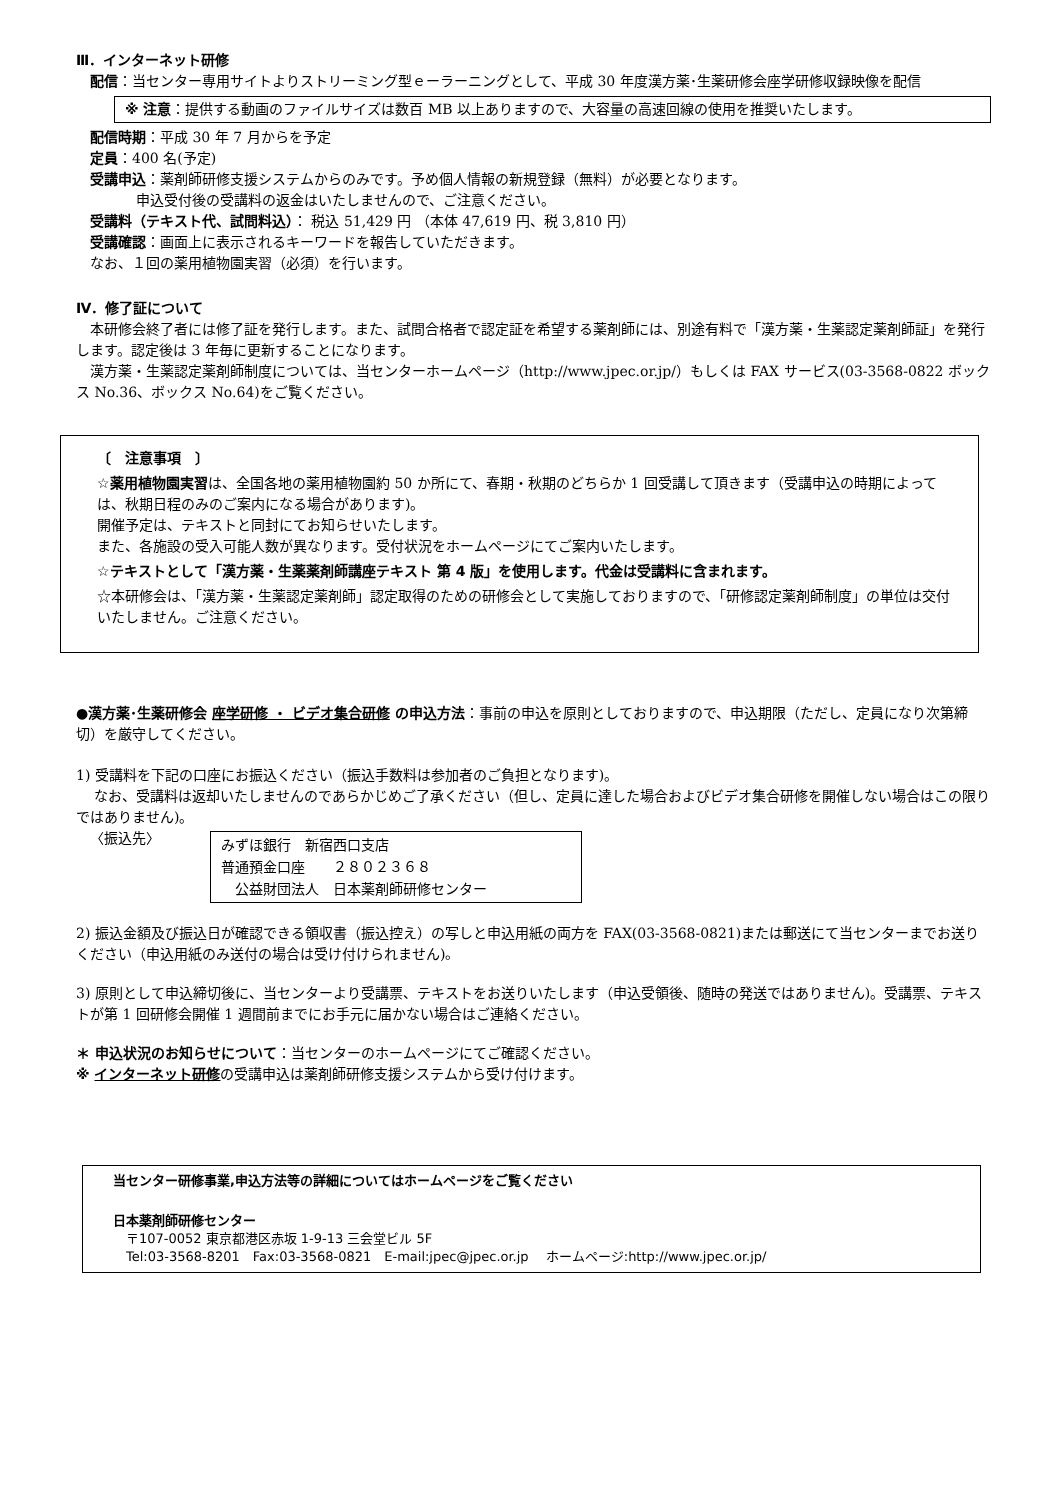Ⅲ．インターネット研修
配信：当センター専用サイトよりストリーミング型ｅーラーニングとして、平成 30 年度漢方薬･生薬研修会座学研修収録映像を配信
※ 注意：提供する動画のファイルサイズは数百 MB 以上ありますので、大容量の高速回線の使用を推奨いたします。
配信時期：平成 30 年 7 月からを予定
定員：400 名(予定)
受講申込：薬剤師研修支援システムからのみです。予め個人情報の新規登録（無料）が必要となります。
申込受付後の受講料の返金はいたしませんので、ご注意ください。
受講料（テキスト代、試問料込）： 税込 51,429 円 （本体 47,619 円、税 3,810 円）
受講確認：画面上に表示されるキーワードを報告していただきます。
なお、１回の薬用植物園実習（必須）を行います。
Ⅳ．修了証について
　本研修会終了者には修了証を発行します。また、試問合格者で認定証を希望する薬剤師には、別途有料で「漢方薬・生薬認定薬剤師証」を発行します。認定後は 3 年毎に更新することになります。
　漢方薬・生薬認定薬剤師制度については、当センターホームページ（http://www.jpec.or.jp/）もしくは FAX サービス(03-3568-0822 ボックス No.36、ボックス No.64)をご覧ください。
〔　注意事項　〕
☆薬用植物園実習は、全国各地の薬用植物園約 50 か所にて、春期・秋期のどちらか 1 回受講して頂きます（受講申込の時期によっては、秋期日程のみのご案内になる場合があります)。
開催予定は、テキストと同封にてお知らせいたします。
また、各施設の受入可能人数が異なります。受付状況をホームページにてご案内いたします。
☆テキストとして「漢方薬・生薬薬剤師講座テキスト 第 4 版」を使用します。代金は受講料に含まれます。
☆本研修会は、「漢方薬・生薬認定薬剤師」認定取得のための研修会として実施しておりますので、「研修認定薬剤師制度」の単位は交付いたしません。ご注意ください。
●漢方薬･生薬研修会 座学研修 ・ ビデオ集合研修 の申込方法：事前の申込を原則としておりますので、申込期限（ただし、定員になり次第締切）を厳守してください。
1) 受講料を下記の口座にお振込ください（振込手数料は参加者のご負担となります)。
　 なお、受講料は返却いたしませんのであらかじめご了承ください（但し、定員に達した場合およびビデオ集合研修を開催しない場合はこの限りではありません)。
〈振込先〉
みずほ銀行　新宿西口支店
普通預金口座　　２８０２３６８
　公益財団法人　日本薬剤師研修センター
2) 振込金額及び振込日が確認できる領収書（振込控え）の写しと申込用紙の両方を FAX(03-3568-0821)または郵送にて当センターまでお送りください（申込用紙のみ送付の場合は受け付けられません)。
3) 原則として申込締切後に、当センターより受講票、テキストをお送りいたします（申込受領後、随時の発送ではありません)。受講票、テキストが第 1 回研修会開催 1 週間前までにお手元に届かない場合はご連絡ください。
＊ 申込状況のお知らせについて：当センターのホームページにてご確認ください。
※ インターネット研修の受講申込は薬剤師研修支援システムから受け付けます。
当センター研修事業,申込方法等の詳細についてはホームページをご覧ください
日本薬剤師研修センター
　〒107-0052 東京都港区赤坂 1-9-13 三会堂ビル 5F
　Tel:03-3568-8201　Fax:03-3568-0821　E-mail:jpec@jpec.or.jp　 ホームページ:http://www.jpec.or.jp/